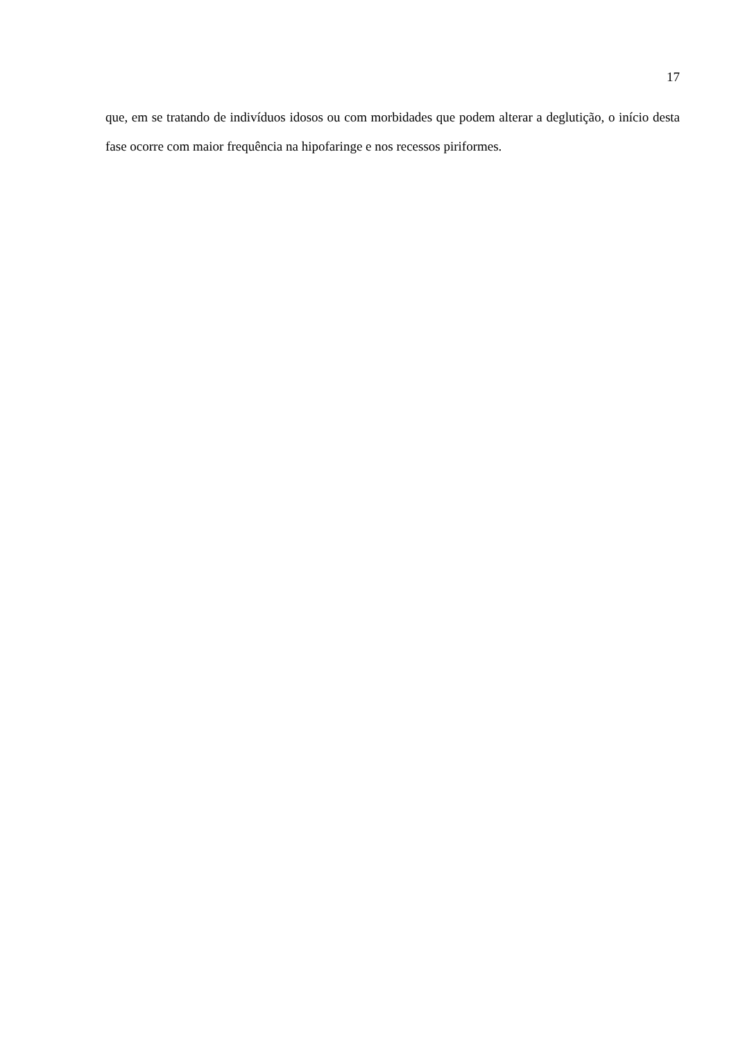17
que, em se tratando de indivíduos idosos ou com morbidades que podem alterar a deglutição, o início desta fase ocorre com maior frequência na hipofaringe e nos recessos piriformes.